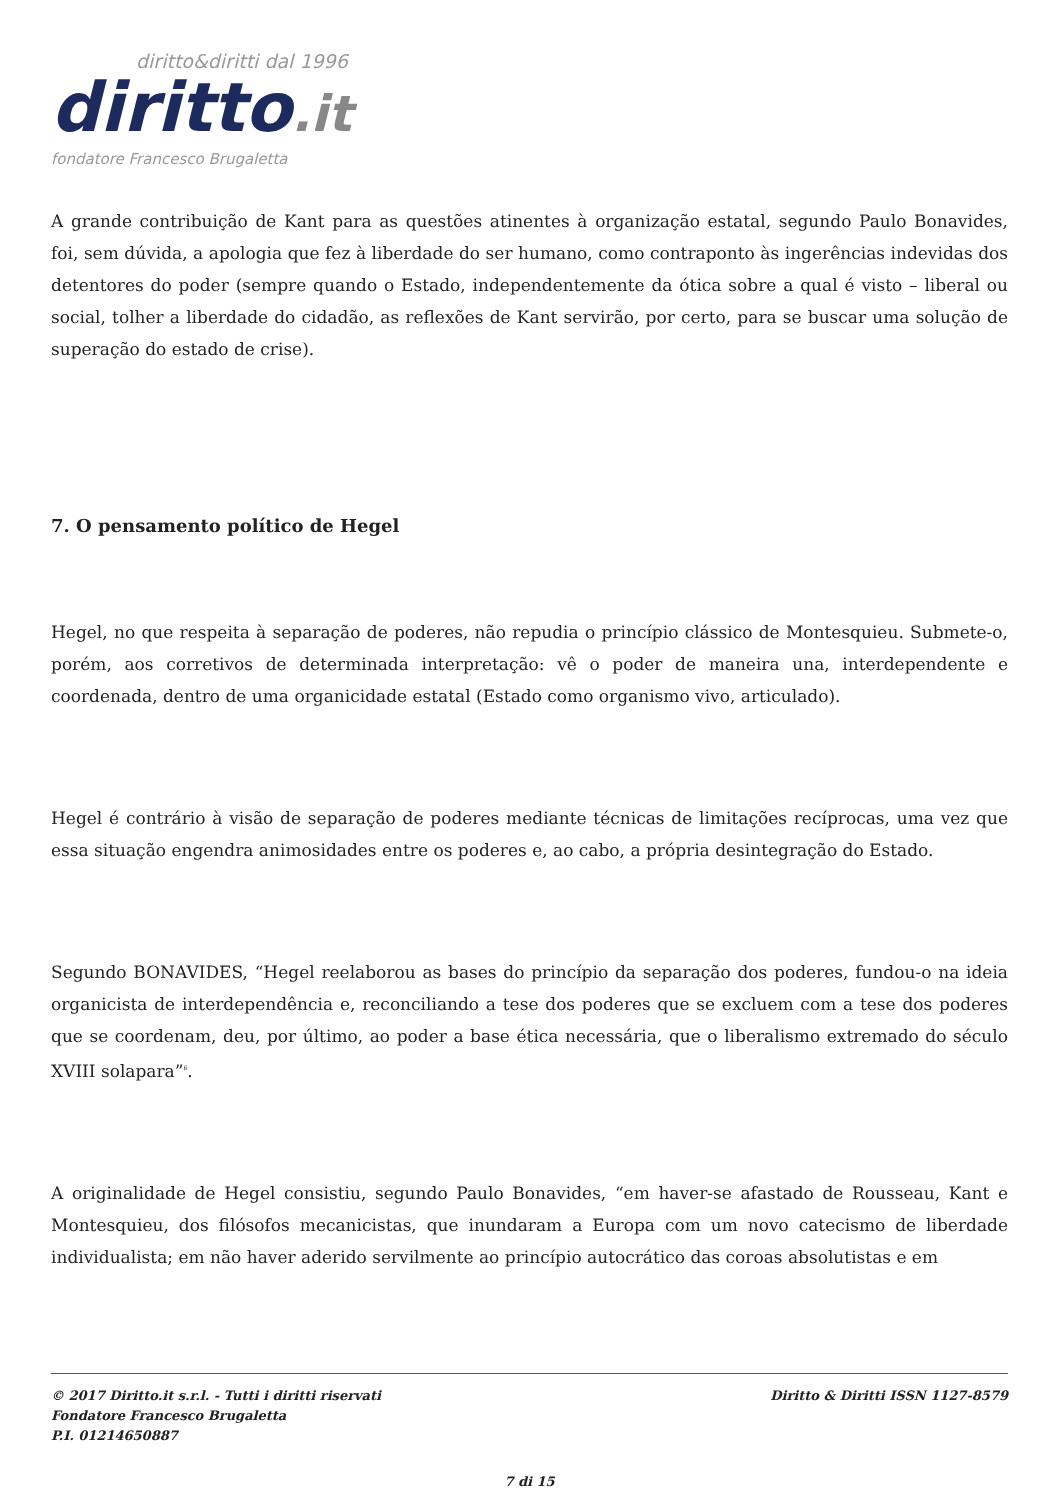diritto&diritti dal 1996
diritto.it
fondatore Francesco Brugaletta
A grande contribuição de Kant para as questões atinentes à organização estatal, segundo Paulo Bonavides, foi, sem dúvida, a apologia que fez à liberdade do ser humano, como contraponto às ingerências indevidas dos detentores do poder (sempre quando o Estado, independentemente da ótica sobre a qual é visto – liberal ou social, tolher a liberdade do cidadão, as reflexões de Kant servirão, por certo, para se buscar uma solução de superação do estado de crise).
7. O pensamento político de Hegel
Hegel, no que respeita à separação de poderes, não repudia o princípio clássico de Montesquieu. Submete-o, porém, aos corretivos de determinada interpretação: vê o poder de maneira una, interdependente e coordenada, dentro de uma organicidade estatal (Estado como organismo vivo, articulado).
Hegel é contrário à visão de separação de poderes mediante técnicas de limitações recíprocas, uma vez que essa situação engendra animosidades entre os poderes e, ao cabo, a própria desintegração do Estado.
Segundo BONAVIDES, “Hegel reelaborou as bases do princípio da separação dos poderes, fundou-o na ideia organicista de interdependência e, reconciliando a tese dos poderes que se excluem com a tese dos poderes que se coordenam, deu, por último, ao poder a base ética necessária, que o liberalismo extremado do século XVIII solapara”<sup>6</sup>.
A originalidade de Hegel consistiu, segundo Paulo Bonavides, “em haver-se afastado de Rousseau, Kant e Montesquieu, dos filósofos mecanicistas, que inundaram a Europa com um novo catecismo de liberdade individualista; em não haver aderido servilmente ao princípio autocrático das coroas absolutistas e em
© 2017 Diritto.it s.r.l. - Tutti i diritti riservati
Fondatore Francesco Brugaletta
P.I. 01214650887
Diritto & Diritti ISSN 1127-8579
7 di 15